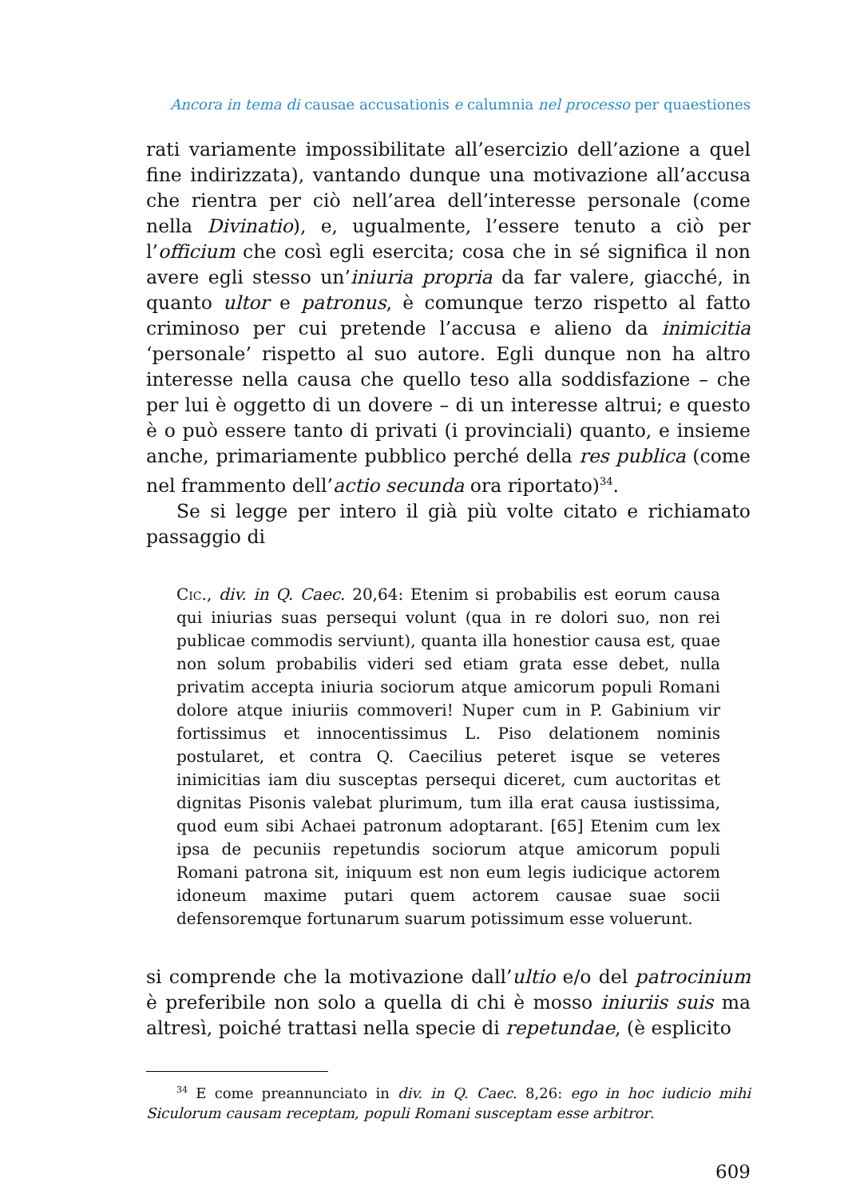Ancora in tema di causae accusationis e calumnia nel processo per quaestiones
rati variamente impossibilitate all’esercizio dell’azione a quel fine indirizzata), vantando dunque una motivazione all’accusa che rientra per ciò nell’area dell’interesse personale (come nella Divinatio), e, ugualmente, l’essere tenuto a ciò per l’officium che così egli esercita; cosa che in sé significa il non avere egli stesso un’iniuria propria da far valere, giacché, in quanto ultor e patronus, è comunque terzo rispetto al fatto criminoso per cui pretende l’accusa e alieno da inimicitia ‘personale’ rispetto al suo autore. Egli dunque non ha altro interesse nella causa che quello teso alla soddisfazione – che per lui è oggetto di un dovere – di un interesse altrui; e questo è o può essere tanto di privati (i provinciali) quanto, e insieme anche, primariamente pubblico perché della res publica (come nel frammento dell’actio secunda ora riportato)<sup>34</sup>.
Se si legge per intero il già più volte citato e richiamato passaggio di
Cic., div. in Q. Caec. 20,64: Etenim si probabilis est eorum causa qui iniurias suas persequi volunt (qua in re dolori suo, non rei publicae commodis serviunt), quanta illa honestior causa est, quae non solum probabilis videri sed etiam grata esse debet, nulla privatim accepta iniuria sociorum atque amicorum populi Romani dolore atque iniuriis commoveri! Nuper cum in P. Gabinium vir fortissimus et innocentissimus L. Piso delationem nominis postularet, et contra Q. Caecilius peteret isque se veteres inimicitias iam diu susceptas persequi diceret, cum auctoritas et dignitas Pisonis valebat plurimum, tum illa erat causa iustissima, quod eum sibi Achaei patronum adoptarant. [65] Etenim cum lex ipsa de pecuniis repetundis sociorum atque amicorum populi Romani patrona sit, iniquum est non eum legis iudicique actorem idoneum maxime putari quem actorem causae suae socii defensoremque fortunarum suarum potissimum esse voluerunt.
si comprende che la motivazione dall’ultio e/o del patrocinium è preferibile non solo a quella di chi è mosso iniuriis suis ma altresì, poiché trattasi nella specie di repetundae, (è esplicito
<sup>34</sup> E come preannunciato in div. in Q. Caec. 8,26: ego in hoc iudicio mihi Siculorum causam receptam, populi Romani susceptam esse arbitror.
609